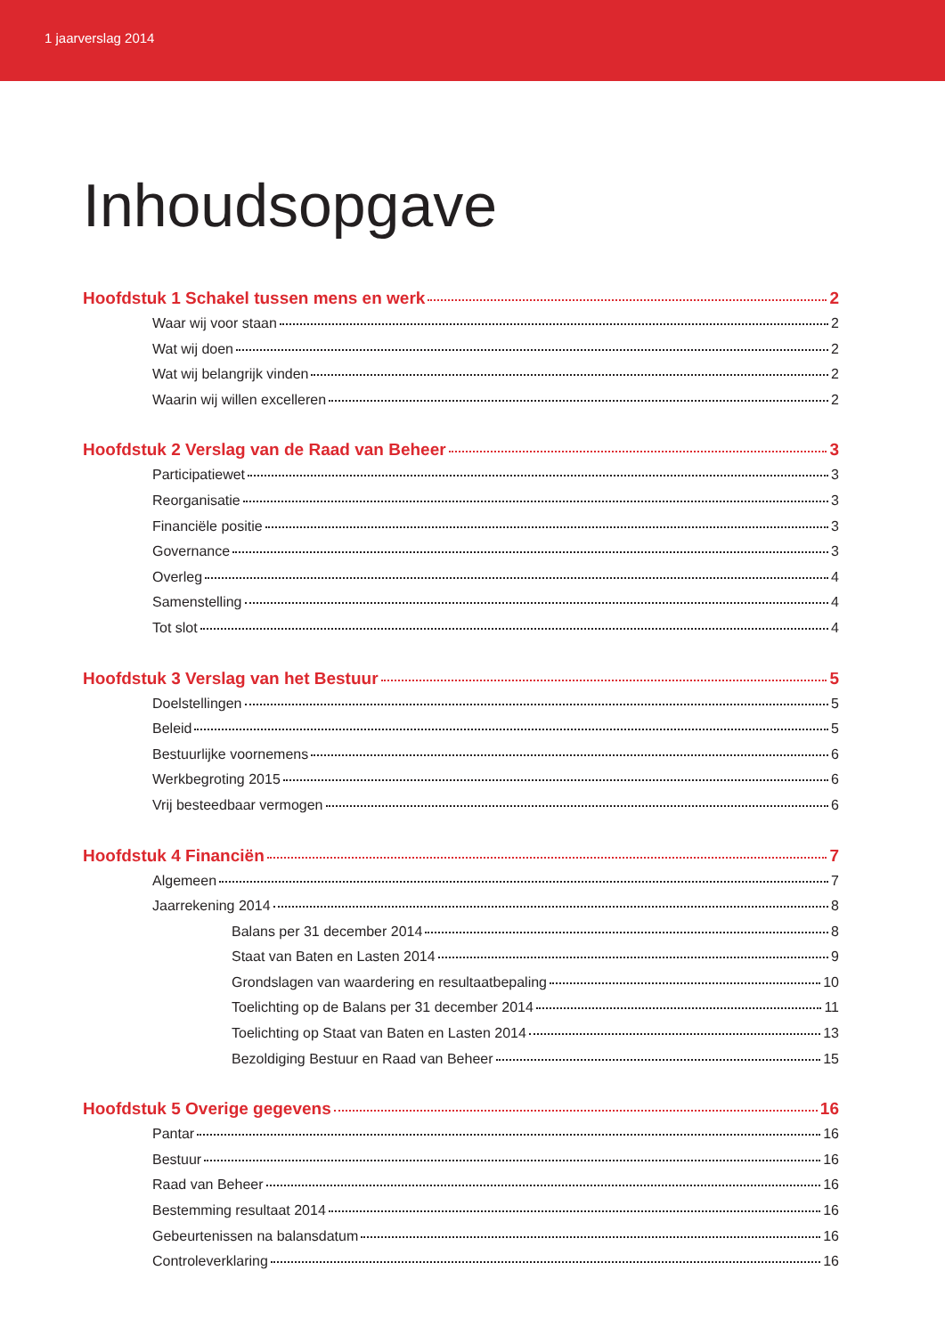1 jaarverslag 2014
Inhoudsopgave
Hoofdstuk 1 Schakel tussen mens en werk 2
Waar wij voor staan 2
Wat wij doen 2
Wat wij belangrijk vinden 2
Waarin wij willen excelleren 2
Hoofdstuk 2 Verslag van de Raad van Beheer 3
Participatiewet 3
Reorganisatie 3
Financiële positie 3
Governance 3
Overleg 4
Samenstelling 4
Tot slot 4
Hoofdstuk 3 Verslag van het Bestuur 5
Doelstellingen 5
Beleid 5
Bestuurlijke voornemens 6
Werkbegroting 2015 6
Vrij besteedbaar vermogen 6
Hoofdstuk 4 Financiën 7
Algemeen 7
Jaarrekening 2014 8
Balans per 31 december 2014 8
Staat van Baten en Lasten 2014 9
Grondslagen van waardering en resultaatbepaling 10
Toelichting op de Balans per 31 december 2014 11
Toelichting op Staat van Baten en Lasten 2014 13
Bezoldiging Bestuur en Raad van Beheer 15
Hoofdstuk 5 Overige gegevens 16
Pantar 16
Bestuur 16
Raad van Beheer 16
Bestemming resultaat 2014 16
Gebeurtenissen na balansdatum 16
Controleverklaring 16